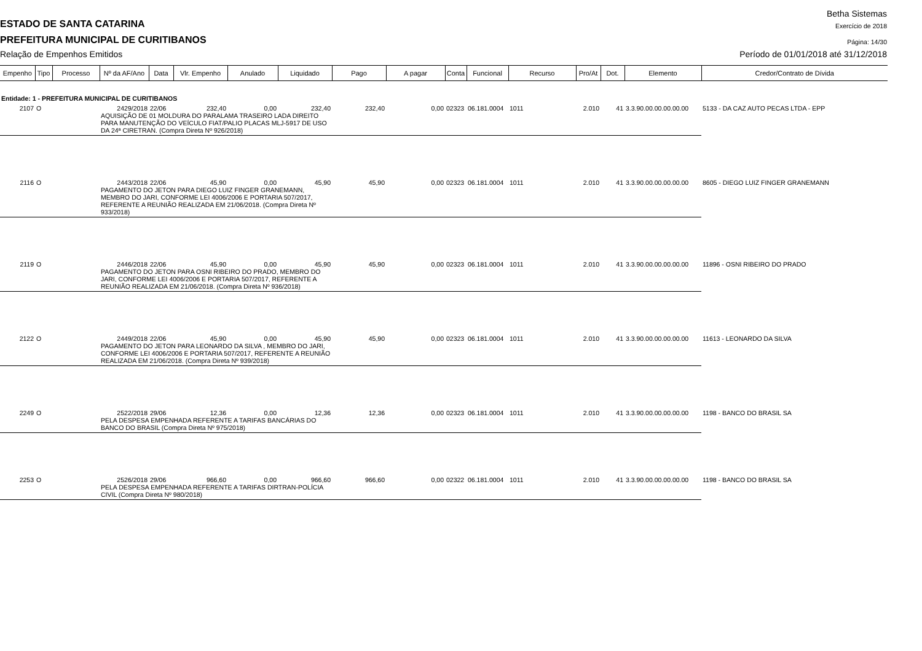Betha Sistemas
ESTADO DE SANTA CATARINA
Exercício de 2018
PREFEITURA MUNICIPAL DE CURITIBANOS
Página: 14/30
Relação de Empenhos Emitidos
Período de 01/01/2018 até 31/12/2018
| Empenho | Tipo | Processo | Nº da AF/Ano | Data | Vlr. Empenho | Anulado | Liquidado | Pago | A pagar | Conta | Funcional | Recurso | Pro/At | Dot. | Elemento | Credor/Contrato de Dívida |
| --- | --- | --- | --- | --- | --- | --- | --- | --- | --- | --- | --- | --- | --- | --- | --- | --- |
| Entidade: 1 - PREFEITURA MUNICIPAL DE CURITIBANOS | | | | | | | | | | | | | | | | |
| 2107 | O | | 2429/2018 | 22/06 | 232,40 | 0,00 | 232,40 | 232,40 | 0,00 | 02323 | 06.181.0004 | 1011 | 2.010 | 41 | 3.3.90.00.00.00.00.00 | 5133 - DA CAZ AUTO PECAS LTDA - EPP |
| | | | AQUISIÇÃO DE 01 MOLDURA DO PARALAMA TRASEIRO LADA DIREITO PARA MANUTENÇÃO DO VEÍCULO FIAT/PALIO PLACAS MLJ-5917 DE USO DA 24ª CIRETRAN. (Compra Direta Nº 926/2018) | | | | | | | | | | | | | |
| 2116 | O | | 2443/2018 | 22/06 | 45,90 | 0,00 | 45,90 | 45,90 | 0,00 | 02323 | 06.181.0004 | 1011 | 2.010 | 41 | 3.3.90.00.00.00.00.00 | 8605 - DIEGO LUIZ FINGER GRANEMANN |
| | | | PAGAMENTO DO JETON PARA DIEGO LUIZ FINGER GRANEMANN, MEMBRO DO JARI, CONFORME LEI 4006/2006 E PORTARIA 507/2017, REFERENTE A REUNIÃO REALIZADA EM 21/06/2018. (Compra Direta Nº 933/2018) | | | | | | | | | | | | | |
| 2119 | O | | 2446/2018 | 22/06 | 45,90 | 0,00 | 45,90 | 45,90 | 0,00 | 02323 | 06.181.0004 | 1011 | 2.010 | 41 | 3.3.90.00.00.00.00.00 | 11896 - OSNI RIBEIRO DO PRADO |
| | | | PAGAMENTO DO JETON PARA OSNI RIBEIRO DO PRADO, MEMBRO DO JARI, CONFORME LEI 4006/2006 E PORTARIA 507/2017, REFERENTE A REUNIÃO REALIZADA EM 21/06/2018. (Compra Direta Nº 936/2018) | | | | | | | | | | | | | |
| 2122 | O | | 2449/2018 | 22/06 | 45,90 | 0,00 | 45,90 | 45,90 | 0,00 | 02323 | 06.181.0004 | 1011 | 2.010 | 41 | 3.3.90.00.00.00.00.00 | 11613 - LEONARDO DA SILVA |
| | | | PAGAMENTO DO JETON PARA LEONARDO DA SILVA , MEMBRO DO JARI, CONFORME LEI 4006/2006 E PORTARIA 507/2017, REFERENTE A REUNIÃO REALIZADA EM 21/06/2018. (Compra Direta Nº 939/2018) | | | | | | | | | | | | | |
| 2249 | O | | 2522/2018 | 29/06 | 12,36 | 0,00 | 12,36 | 12,36 | 0,00 | 02323 | 06.181.0004 | 1011 | 2.010 | 41 | 3.3.90.00.00.00.00.00 | 1198 - BANCO DO BRASIL SA |
| | | | PELA DESPESA EMPENHADA REFERENTE A TARIFAS BANCÁRIAS DO BANCO DO BRASIL (Compra Direta Nº 975/2018) | | | | | | | | | | | | | |
| 2253 | O | | 2526/2018 | 29/06 | 966,60 | 0,00 | 966,60 | 966,60 | 0,00 | 02322 | 06.181.0004 | 1011 | 2.010 | 41 | 3.3.90.00.00.00.00.00 | 1198 - BANCO DO BRASIL SA |
| | | | PELA DESPESA EMPENHADA REFERENTE A TARIFAS DIRTRAN-POLÍCIA CIVIL (Compra Direta Nº 980/2018) | | | | | | | | | | | | | |